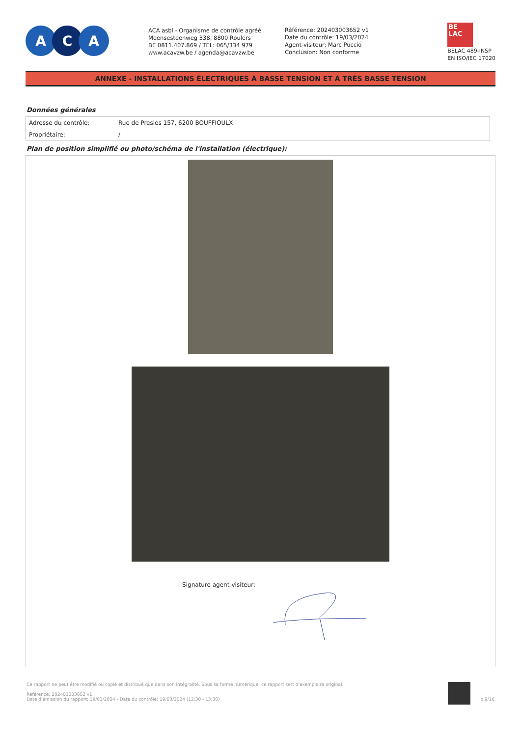A C A
ACA asbl - Organisme de contrôle agréé
Meensesteenweg 338, 8800 Roulers
BE 0811.407.869 / TEL: 065/334 979
www.acavzw.be / agenda@acavzw.be
Référence: 202403003652 v1
Date du contrôle: 19/03/2024
Agent-visiteur: Marc Puccio
Conclusion: Non conforme
BE
LAC
BELAC 489-INSP
EN ISO/IEC 17020
ANNEXE - INSTALLATIONS ÉLECTRIQUES À BASSE TENSION ET À TRÈS BASSE TENSION
Données générales
| Adresse du contrôle: | Rue de Presles 157, 6200 BOUFFIOULX |
| Propriétaire: | / |
Plan de position simplifié ou photo/schéma de l'installation (électrique):
Signature agent-visiteur:
Ce rapport ne peut être modifié ou copié et distribué que dans son intégralité. Sous sa forme numérique, ce rapport sert d'exemplaire original.
Référence: 202403003652 v1
Date d'émission du rapport: 19/03/2024 - Date du contrôle: 19/03/2024 (12:30 - 13:30)
p 9/16